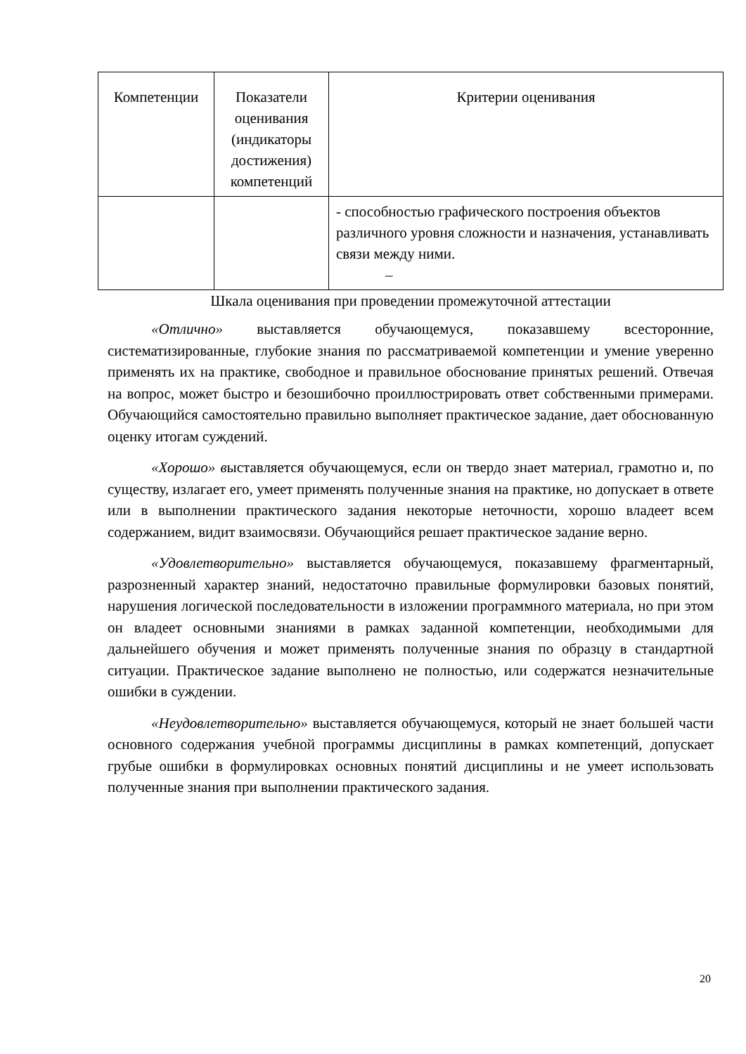| Компетенции | Показатели оценивания (индикаторы достижения) компетенций | Критерии оценивания |
| --- | --- | --- |
| | | - способностью графического построения объектов различного уровня сложности и назначения, устанавливать связи между ними. – |
Шкала оценивания при проведении промежуточной аттестации
«Отлично» выставляется обучающемуся, показавшему всесторонние, систематизированные, глубокие знания по рассматриваемой компетенции и умение уверенно применять их на практике, свободное и правильное обоснование принятых решений. Отвечая на вопрос, может быстро и безошибочно проиллюстрировать ответ собственными примерами. Обучающийся самостоятельно правильно выполняет практическое задание, дает обоснованную оценку итогам суждений.
«Хорошо» выставляется обучающемуся, если он твердо знает материал, грамотно и, по существу, излагает его, умеет применять полученные знания на практике, но допускает в ответе или в выполнении практического задания некоторые неточности, хорошо владеет всем содержанием, видит взаимосвязи. Обучающийся решает практическое задание верно.
«Удовлетворительно» выставляется обучающемуся, показавшему фрагментарный, разрозненный характер знаний, недостаточно правильные формулировки базовых понятий, нарушения логической последовательности в изложении программного материала, но при этом он владеет основными знаниями в рамках заданной компетенции, необходимыми для дальнейшего обучения и может применять полученные знания по образцу в стандартной ситуации. Практическое задание выполнено не полностью, или содержатся незначительные ошибки в суждении.
«Неудовлетворительно» выставляется обучающемуся, который не знает большей части основного содержания учебной программы дисциплины в рамках компетенций, допускает грубые ошибки в формулировках основных понятий дисциплины и не умеет использовать полученные знания при выполнении практического задания.
20